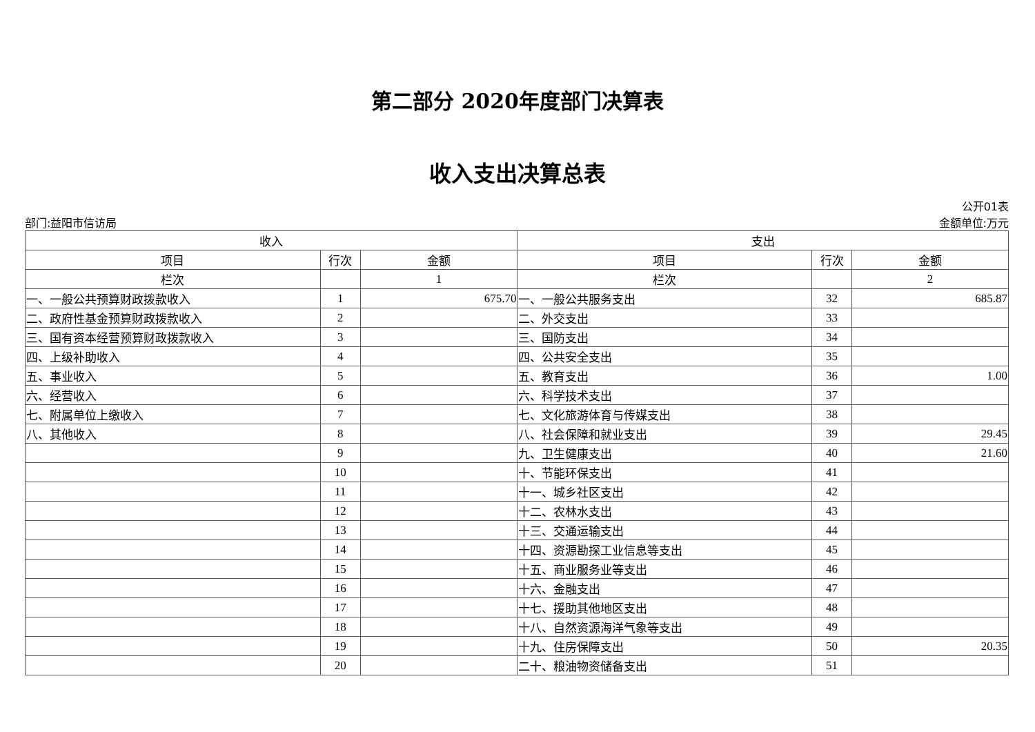第二部分 2020年度部门决算表
收入支出决算总表
公开01表
部门:益阳市信访局 金额单位:万元
| 收入 | | | 支出 | | |
| --- | --- | --- | --- | --- | --- |
| 项目 | 行次 | 金额 | 项目 | 行次 | 金额 |
| 栏次 | | 1 | 栏次 | | 2 |
| 一、一般公共预算财政拨款收入 | 1 | 675.70 | 一、一般公共服务支出 | 32 | 685.87 |
| 二、政府性基金预算财政拨款收入 | 2 | | 二、外交支出 | 33 | |
| 三、国有资本经营预算财政拨款收入 | 3 | | 三、国防支出 | 34 | |
| 四、上级补助收入 | 4 | | 四、公共安全支出 | 35 | |
| 五、事业收入 | 5 | | 五、教育支出 | 36 | 1.00 |
| 六、经营收入 | 6 | | 六、科学技术支出 | 37 | |
| 七、附属单位上缴收入 | 7 | | 七、文化旅游体育与传媒支出 | 38 | |
| 八、其他收入 | 8 | | 八、社会保障和就业支出 | 39 | 29.45 |
| | 9 | | 九、卫生健康支出 | 40 | 21.60 |
| | 10 | | 十、节能环保支出 | 41 | |
| | 11 | | 十一、城乡社区支出 | 42 | |
| | 12 | | 十二、农林水支出 | 43 | |
| | 13 | | 十三、交通运输支出 | 44 | |
| | 14 | | 十四、资源勘探工业信息等支出 | 45 | |
| | 15 | | 十五、商业服务业等支出 | 46 | |
| | 16 | | 十六、金融支出 | 47 | |
| | 17 | | 十七、援助其他地区支出 | 48 | |
| | 18 | | 十八、自然资源海洋气象等支出 | 49 | |
| | 19 | | 十九、住房保障支出 | 50 | 20.35 |
| | 20 | | 二十、粮油物资储备支出 | 51 | |